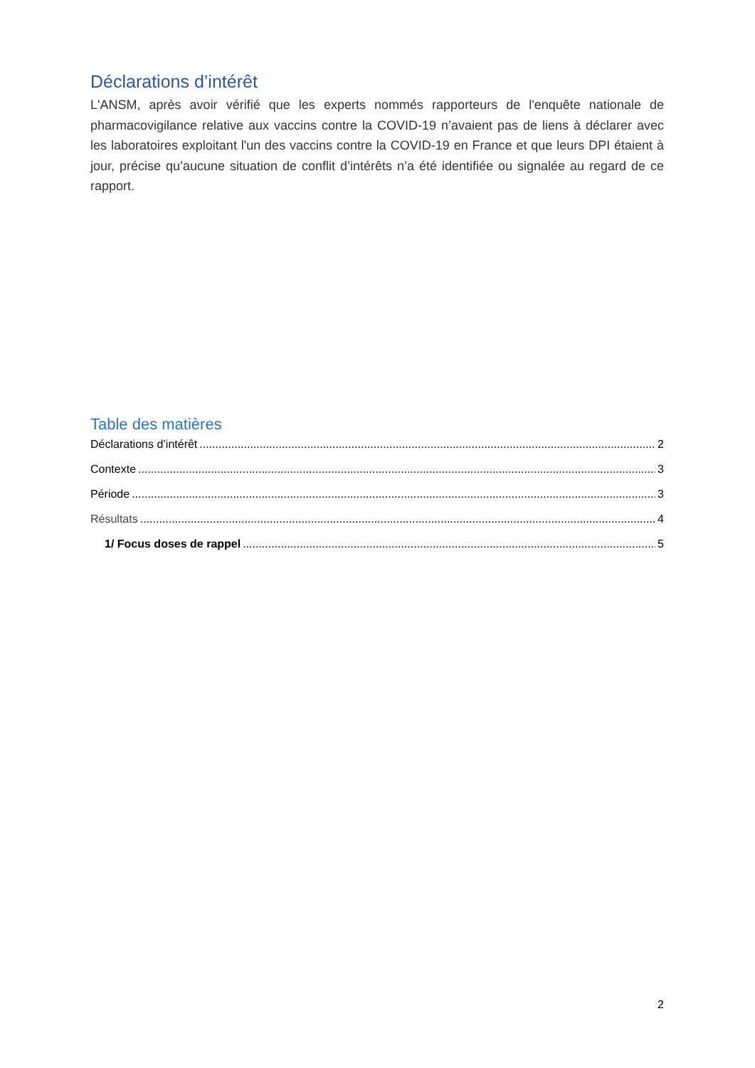Déclarations d’intérêt
L'ANSM, après avoir vérifié que les experts nommés rapporteurs de l'enquête nationale de pharmacovigilance relative aux vaccins contre la COVID-19 n’avaient pas de liens à déclarer avec les laboratoires exploitant l'un des vaccins contre la COVID-19 en France et que leurs DPI étaient à jour, précise qu’aucune situation de conflit d’intérêts n’a été identifiée ou signalée au regard de ce rapport.
Table des matières
Déclarations d’intérêt 2
Contexte 3
Période 3
Résultats 4
1/ Focus doses de rappel 5
2